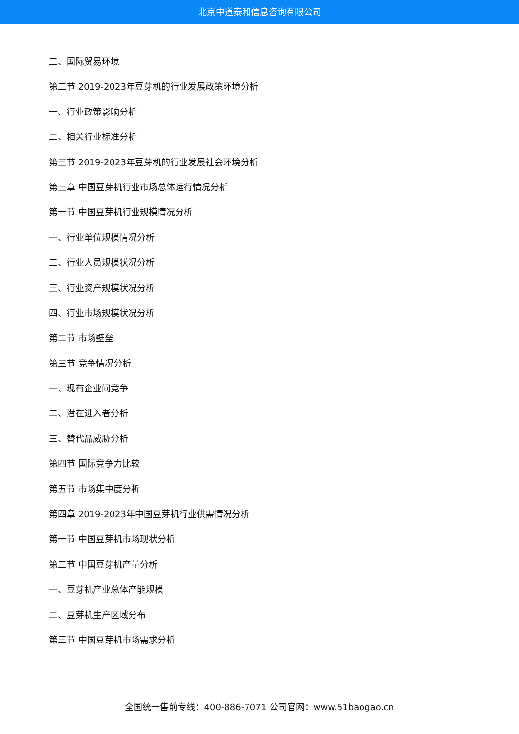北京中道泰和信息咨询有限公司
二、国际贸易环境
第二节 2019-2023年豆芽机的行业发展政策环境分析
一、行业政策影响分析
二、相关行业标准分析
第三节 2019-2023年豆芽机的行业发展社会环境分析
第三章 中国豆芽机行业市场总体运行情况分析
第一节 中国豆芽机行业规模情况分析
一、行业单位规模情况分析
二、行业人员规模状况分析
三、行业资产规模状况分析
四、行业市场规模状况分析
第二节 市场壁垒
第三节 竞争情况分析
一、现有企业间竞争
二、潜在进入者分析
三、替代品威胁分析
第四节 国际竞争力比较
第五节 市场集中度分析
第四章 2019-2023年中国豆芽机行业供需情况分析
第一节 中国豆芽机市场现状分析
第二节 中国豆芽机产量分析
一、豆芽机产业总体产能规模
二、豆芽机生产区域分布
第三节 中国豆芽机市场需求分析
全国统一售前专线：400-886-7071 公司官网：www.51baogao.cn